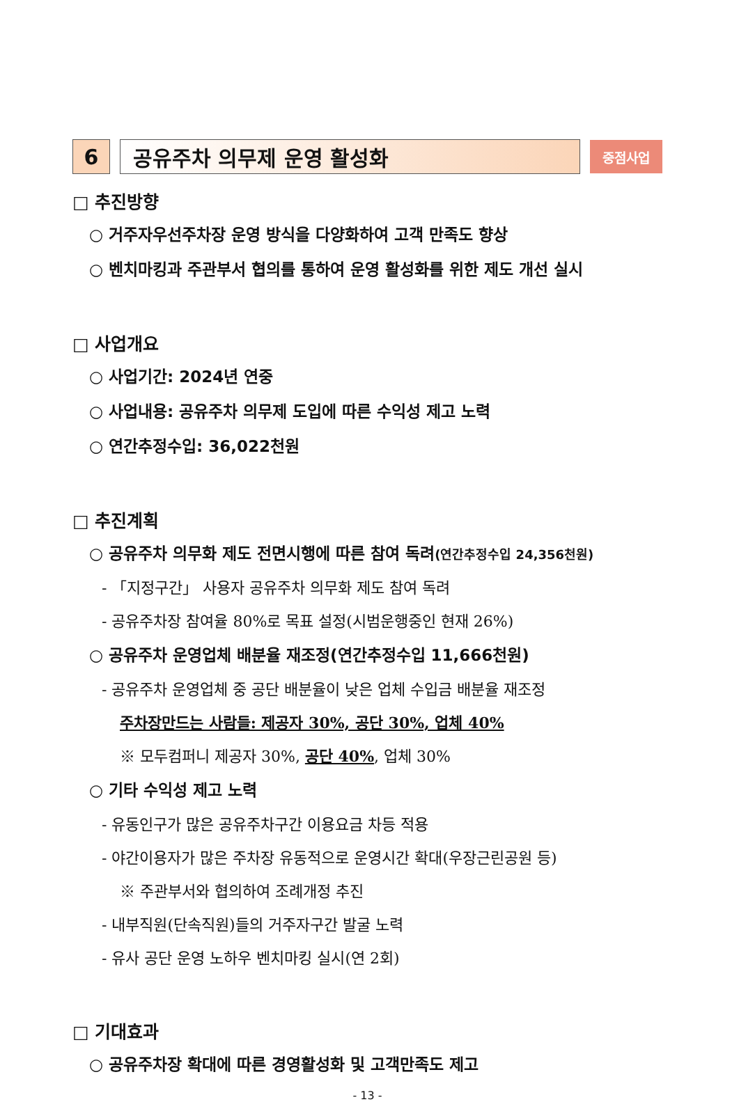6 공유주차 의무제 운영 활성화
중점사업
□ 추진방향
○ 거주자우선주차장 운영 방식을 다양화하여 고객 만족도 향상
○ 벤치마킹과 주관부서 협의를 통하여 운영 활성화를 위한 제도 개선 실시
□ 사업개요
○ 사업기간: 2024년 연중
○ 사업내용: 공유주차 의무제 도입에 따른 수익성 제고 노력
○ 연간추정수입: 36,022천원
□ 추진계획
○ 공유주차 의무화 제도 전면시행에 따른 참여 독려(연간추정수입 24,356천원)
- 「지정구간」 사용자 공유주차 의무화 제도 참여 독려
- 공유주차장 참여율 80%로 목표 설정(시범운행중인 현재 26%)
○ 공유주차 운영업체 배분율 재조정(연간추정수입 11,666천원)
- 공유주차 운영업체 중 공단 배분율이 낮은 업체 수입금 배분율 재조정
주차장만드는 사람들: 제공자 30%, 공단 30%, 업체 40%
※ 모두컴퍼니 제공자 30%, 공단 40%, 업체 30%
○ 기타 수익성 제고 노력
- 유동인구가 많은 공유주차구간 이용요금 차등 적용
- 야간이용자가 많은 주차장 유동적으로 운영시간 확대(우장근린공원 등)
※ 주관부서와 협의하여 조례개정 추진
- 내부직원(단속직원)들의 거주자구간 발굴 노력
- 유사 공단 운영 노하우 벤치마킹 실시(연 2회)
□ 기대효과
○ 공유주차장 확대에 따른 경영활성화 및 고객만족도 제고
- 13 -